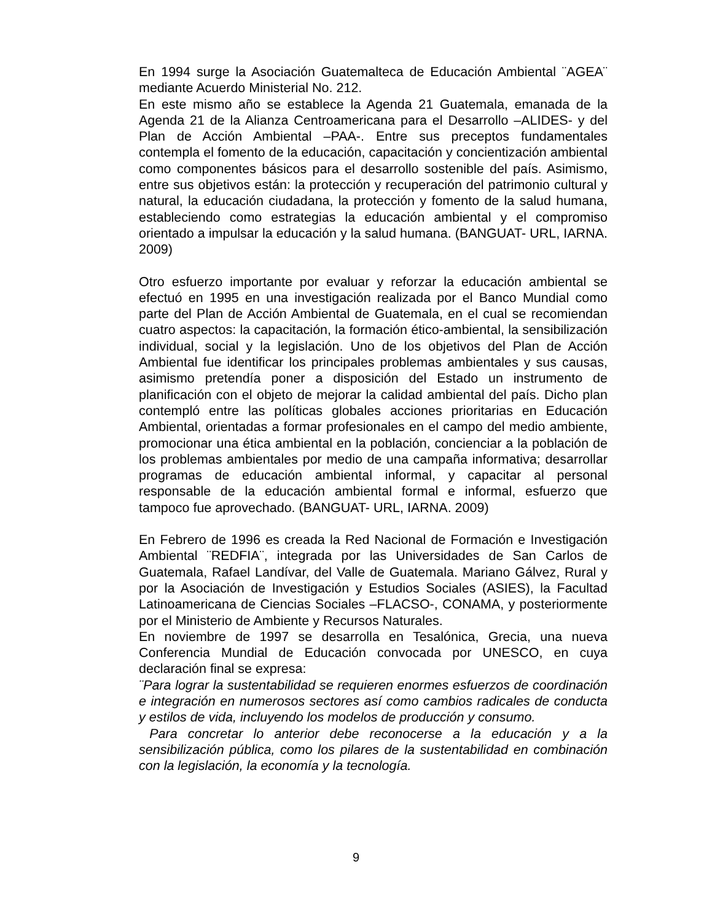En 1994 surge la Asociación Guatemalteca de Educación Ambiental ¨AGEA¨ mediante Acuerdo Ministerial No. 212.
En este mismo año se establece la Agenda 21 Guatemala, emanada de la Agenda 21 de la Alianza Centroamericana para el Desarrollo –ALIDES- y del Plan de Acción Ambiental –PAA-. Entre sus preceptos fundamentales contempla el fomento de la educación, capacitación y concientización ambiental como componentes básicos para el desarrollo sostenible del país. Asimismo, entre sus objetivos están: la protección y recuperación del patrimonio cultural y natural, la educación ciudadana, la protección y fomento de la salud humana, estableciendo como estrategias la educación ambiental y el compromiso orientado a impulsar la educación y la salud humana. (BANGUAT- URL, IARNA. 2009)
Otro esfuerzo importante por evaluar y reforzar la educación ambiental se efectuó en 1995 en una investigación realizada por el Banco Mundial como parte del Plan de Acción Ambiental de Guatemala, en el cual se recomiendan cuatro aspectos: la capacitación, la formación ético-ambiental, la sensibilización individual, social y la legislación. Uno de los objetivos del Plan de Acción Ambiental fue identificar los principales problemas ambientales y sus causas, asimismo pretendía poner a disposición del Estado un instrumento de planificación con el objeto de mejorar la calidad ambiental del país. Dicho plan contempló entre las políticas globales acciones prioritarias en Educación Ambiental, orientadas a formar profesionales en el campo del medio ambiente, promocionar una ética ambiental en la población, concienciar a la población de los problemas ambientales por medio de una campaña informativa; desarrollar programas de educación ambiental informal, y capacitar al personal responsable de la educación ambiental formal e informal, esfuerzo que tampoco fue aprovechado. (BANGUAT- URL, IARNA. 2009)
En Febrero de 1996 es creada la Red Nacional de Formación e Investigación Ambiental ¨REDFIA¨, integrada por las Universidades de San Carlos de Guatemala, Rafael Landívar, del Valle de Guatemala. Mariano Gálvez, Rural y por la Asociación de Investigación y Estudios Sociales (ASIES), la Facultad Latinoamericana de Ciencias Sociales –FLACSO-, CONAMA, y posteriormente por el Ministerio de Ambiente y Recursos Naturales.
En noviembre de 1997 se desarrolla en Tesalónica, Grecia, una nueva Conferencia Mundial de Educación convocada por UNESCO, en cuya declaración final se expresa:
¨Para lograr la sustentabilidad se requieren enormes esfuerzos de coordinación e integración en numerosos sectores así como cambios radicales de conducta y estilos de vida, incluyendo los modelos de producción y consumo.
Para concretar lo anterior debe reconocerse a la educación y a la sensibilización pública, como los pilares de la sustentabilidad en combinación con la legislación, la economía y la tecnología.
9